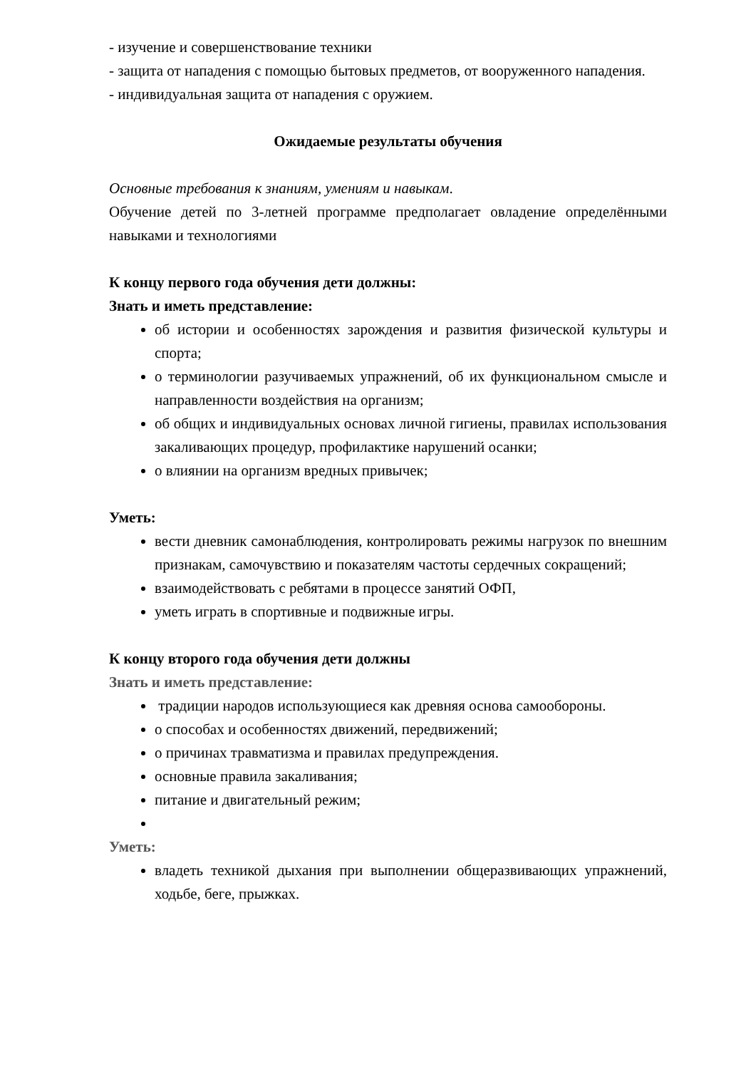- изучение и совершенствование техники
- защита от нападения с помощью бытовых предметов, от вооруженного нападения.
- индивидуальная защита от нападения с оружием.
Ожидаемые результаты обучения
Основные требования к знаниям, умениям и навыкам.
Обучение детей по 3-летней программе предполагает овладение определён­ными навыками и технологиями
К концу первого года обучения дети должны:
Знать и иметь представление:
об истории и особенностях зарождения и развития физической культу­ры и спорта;
о терминологии разучиваемых упражнений, об их функциональном смысле и направленности воздействия на организм;
об общих и индивидуальных основах личной гигиены, правилах ис­пользования закаливающих процедур, профилактике нарушений осан­ки;
о влиянии на организм вредных привычек;
Уметь:
вести дневник самонаблюдения, контролировать режимы нагрузок по внешним признакам, самочувствию и показателям частоты сердечных сокращений;
взаимодействовать с ребятами в процессе занятий ОФП,
уметь играть в спортивные и подвижные игры.
К концу второго года обучения дети должны
Знать и иметь представление:
традиции народов использующиеся как древняя основа самообороны.
о способах и особенностях движений, передвижений;
о причинах травматизма и правилах предупреждения.
основные правила закаливания;
питание и двигательный режим;
Уметь:
владеть техникой дыхания при выполнении общеразвивающих упраж­нений, ходьбе, беге, прыжках.